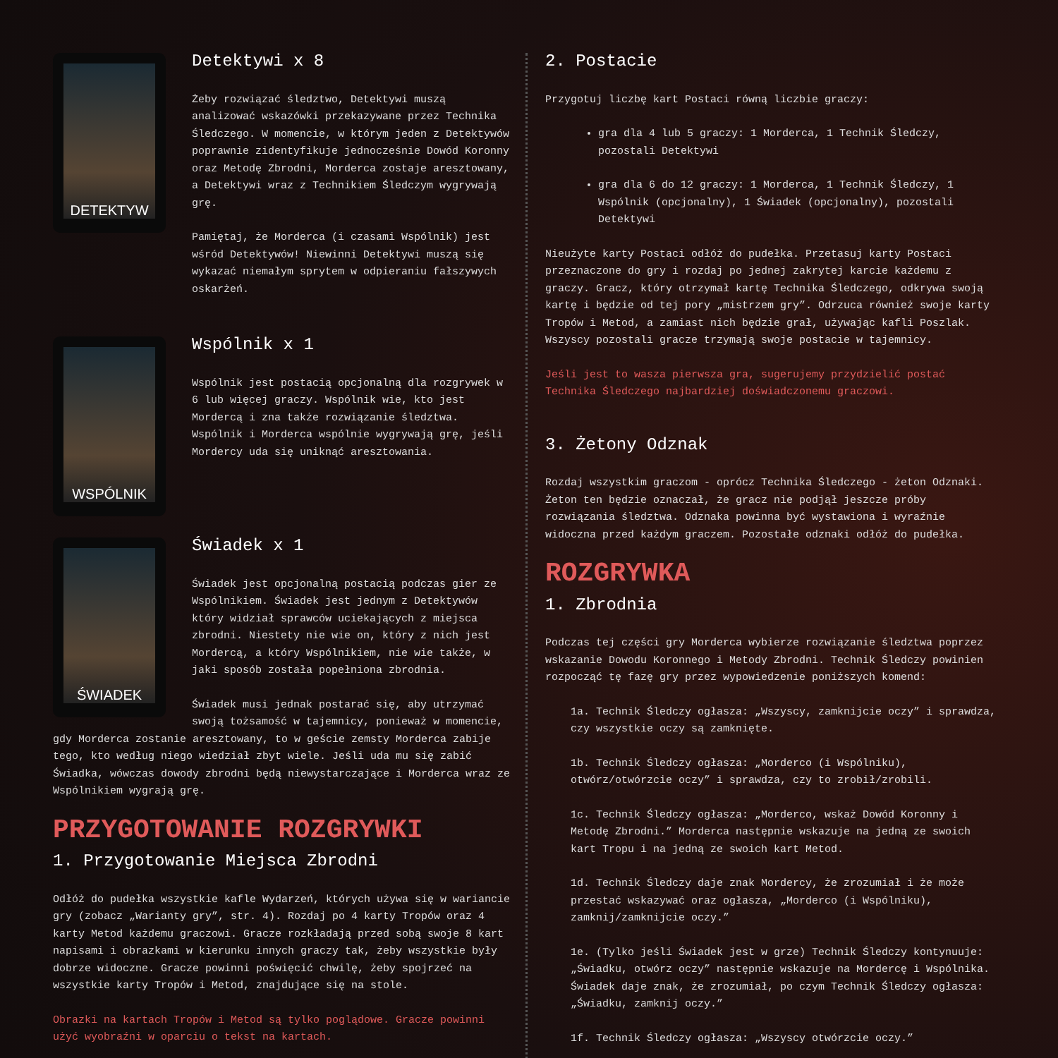DETEKTYW
Detektywi x 8
Żeby rozwiązać śledztwo, Detektywi muszą analizować wskazówki przekazywane przez Technika Śledczego. W momencie, w którym jeden z Detektywów poprawnie zidentyfikuje jednocześnie Dowód Koronny oraz Metodę Zbrodni, Morderca zostaje aresztowany, a Detektywi wraz z Technikiem Śledczym wygrywają grę.
Pamiętaj, że Morderca (i czasami Wspólnik) jest wśród Detektywów! Niewinni Detektywi muszą się wykazać niemałym sprytem w odpieraniu fałszywych oskarżeń.
WSPÓLNIK
Wspólnik x 1
Wspólnik jest postacią opcjonalną dla rozgrywek w 6 lub więcej graczy. Wspólnik wie, kto jest Mordercą i zna także rozwiązanie śledztwa. Wspólnik i Morderca wspólnie wygrywają grę, jeśli Mordercy uda się uniknąć aresztowania.
ŚWIADEK
Świadek x 1
Świadek jest opcjonalną postacią podczas gier ze Wspólnikiem. Świadek jest jednym z Detektywów który widział sprawców uciekających z miejsca zbrodni. Niestety nie wie on, który z nich jest Mordercą, a który Wspólnikiem, nie wie także, w jaki sposób została popełniona zbrodnia.
Świadek musi jednak postarać się, aby utrzymać swoją tożsamość w tajemnicy, ponieważ w momencie,
gdy Morderca zostanie aresztowany, to w geście zemsty Morderca zabije tego, kto według niego wiedział zbyt wiele. Jeśli uda mu się zabić Świadka, wówczas dowody zbrodni będą niewystarczające i Morderca wraz ze Wspólnikiem wygrają grę.
PRZYGOTOWANIE ROZGRYWKI
1. Przygotowanie Miejsca Zbrodni
Odłóż do pudełka wszystkie kafle Wydarzeń, których używa się w wariancie gry (zobacz „Warianty gry”, str. 4). Rozdaj po 4 karty Tropów oraz 4 karty Metod każdemu graczowi. Gracze rozkładają przed sobą swoje 8 kart napisami i obrazkami w kierunku innych graczy tak, żeby wszystkie były dobrze widoczne. Gracze powinni poświęcić chwilę, żeby spojrzeć na wszystkie karty Tropów i Metod, znajdujące się na stole.
Obrazki na kartach Tropów i Metod są tylko poglądowe. Gracze powinni użyć wyobraźni w oparciu o tekst na kartach.
2. Postacie
Przygotuj liczbę kart Postaci równą liczbie graczy:
gra dla 4 lub 5 graczy: 1 Morderca, 1 Technik Śledczy, pozostali Detektywi
gra dla 6 do 12 graczy: 1 Morderca, 1 Technik Śledczy, 1 Wspólnik (opcjonalny), 1 Świadek (opcjonalny), pozostali Detektywi
Nieużyte karty Postaci odłóż do pudełka. Przetasuj karty Postaci przeznaczone do gry i rozdaj po jednej zakrytej karcie każdemu z graczy. Gracz, który otrzymał kartę Technika Śledczego, odkrywa swoją kartę i będzie od tej pory „mistrzem gry”. Odrzuca również swoje karty Tropów i Metod, a zamiast nich będzie grał, używając kafli Poszlak. Wszyscy pozostali gracze trzymają swoje postacie w tajemnicy.
Jeśli jest to wasza pierwsza gra, sugerujemy przydzielić postać Technika Śledczego najbardziej doświadczonemu graczowi.
3. Żetony Odznak
Rozdaj wszystkim graczom - oprócz Technika Śledczego - żeton Odznaki. Żeton ten będzie oznaczał, że gracz nie podjął jeszcze próby rozwiązania śledztwa. Odznaka powinna być wystawiona i wyraźnie widoczna przed każdym graczem. Pozostałe odznaki odłóż do pudełka.
ROZGRYWKA
1. Zbrodnia
Podczas tej części gry Morderca wybierze rozwiązanie śledztwa poprzez wskazanie Dowodu Koronnego i Metody Zbrodni. Technik Śledczy powinien rozpocząć tę fazę gry przez wypowiedzenie poniższych komend:
1a. Technik Śledczy ogłasza: „Wszyscy, zamknijcie oczy” i sprawdza, czy wszystkie oczy są zamknięte.
1b. Technik Śledczy ogłasza: „Morderco (i Wspólniku), otwórz/otwórzcie oczy” i sprawdza, czy to zrobił/zrobili.
1c. Technik Śledczy ogłasza: „Morderco, wskaż Dowód Koronny i Metodę Zbrodni.” Morderca następnie wskazuje na jedną ze swoich kart Tropu i na jedną ze swoich kart Metod.
1d. Technik Śledczy daje znak Mordercy, że zrozumiał i że może przestać wskazywać oraz ogłasza, „Morderco (i Wspólniku), zamknij/zamknijcie oczy.”
1e. (Tylko jeśli Świadek jest w grze) Technik Śledczy kontynuuje: „Świadku, otwórz oczy” następnie wskazuje na Mordercę i Wspólnika. Świadek daje znak, że zrozumiał, po czym Technik Śledczy ogłasza: „Świadku, zamknij oczy.”
1f. Technik Śledczy ogłasza: „Wszyscy otwórzcie oczy.”